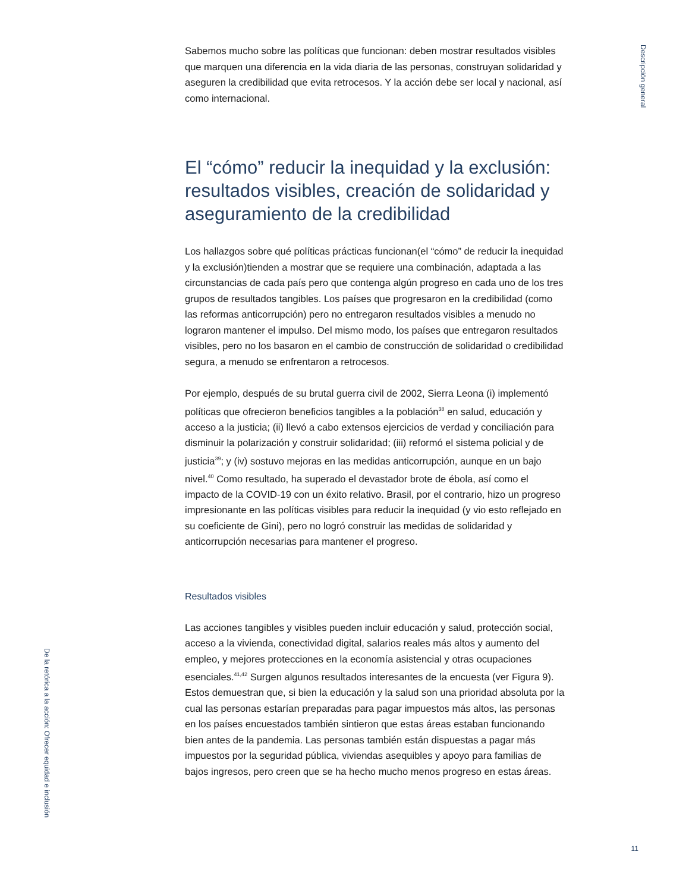Descripción general
Sabemos mucho sobre las políticas que funcionan: deben mostrar resultados visibles que marquen una diferencia en la vida diaria de las personas, construyan solidaridad y aseguren la credibilidad que evita retrocesos. Y la acción debe ser local y nacional, así como internacional.
El “cómo” reducir la inequidad y la exclusión: resultados visibles, creación de solidaridad y aseguramiento de la credibilidad
Los hallazgos sobre qué políticas prácticas funcionan(el “cómo” de reducir la inequidad y la exclusión)tienden a mostrar que se requiere una combinación, adaptada a las circunstancias de cada país pero que contenga algún progreso en cada uno de los tres grupos de resultados tangibles. Los países que progresaron en la credibilidad (como las reformas anticorrupción) pero no entregaron resultados visibles a menudo no lograron mantener el impulso. Del mismo modo, los países que entregaron resultados visibles, pero no los basaron en el cambio de construcción de solidaridad o credibilidad segura, a menudo se enfrentaron a retrocesos.
Por ejemplo, después de su brutal guerra civil de 2002, Sierra Leona (i) implementó políticas que ofrecieron beneficios tangibles a la población<sup>38</sup> en salud, educación y acceso a la justicia; (ii) llevó a cabo extensos ejercicios de verdad y conciliación para disminuir la polarización y construir solidaridad; (iii) reformó el sistema policial y de justicia<sup>39</sup>; y (iv) sostuvo mejoras en las medidas anticorrupción, aunque en un bajo nivel.<sup>40</sup> Como resultado, ha superado el devastador brote de ébola, así como el impacto de la COVID-19 con un éxito relativo. Brasil, por el contrario, hizo un progreso impresionante en las políticas visibles para reducir la inequidad (y vio esto reflejado en su coeficiente de Gini), pero no logró construir las medidas de solidaridad y anticorrupción necesarias para mantener el progreso.
Resultados visibles
Las acciones tangibles y visibles pueden incluir educación y salud, protección social, acceso a la vivienda, conectividad digital, salarios reales más altos y aumento del empleo, y mejores protecciones en la economía asistencial y otras ocupaciones esenciales.<sup>41,42</sup> Surgen algunos resultados interesantes de la encuesta (ver Figura 9). Estos demuestran que, si bien la educación y la salud son una prioridad absoluta por la cual las personas estarían preparadas para pagar impuestos más altos, las personas en los países encuestados también sintieron que estas áreas estaban funcionando bien antes de la pandemia. Las personas también están dispuestas a pagar más impuestos por la seguridad pública, viviendas asequibles y apoyo para familias de bajos ingresos, pero creen que se ha hecho mucho menos progreso en estas áreas.
De la retórica a la acción: Ofrecer equidad e inclusión
11